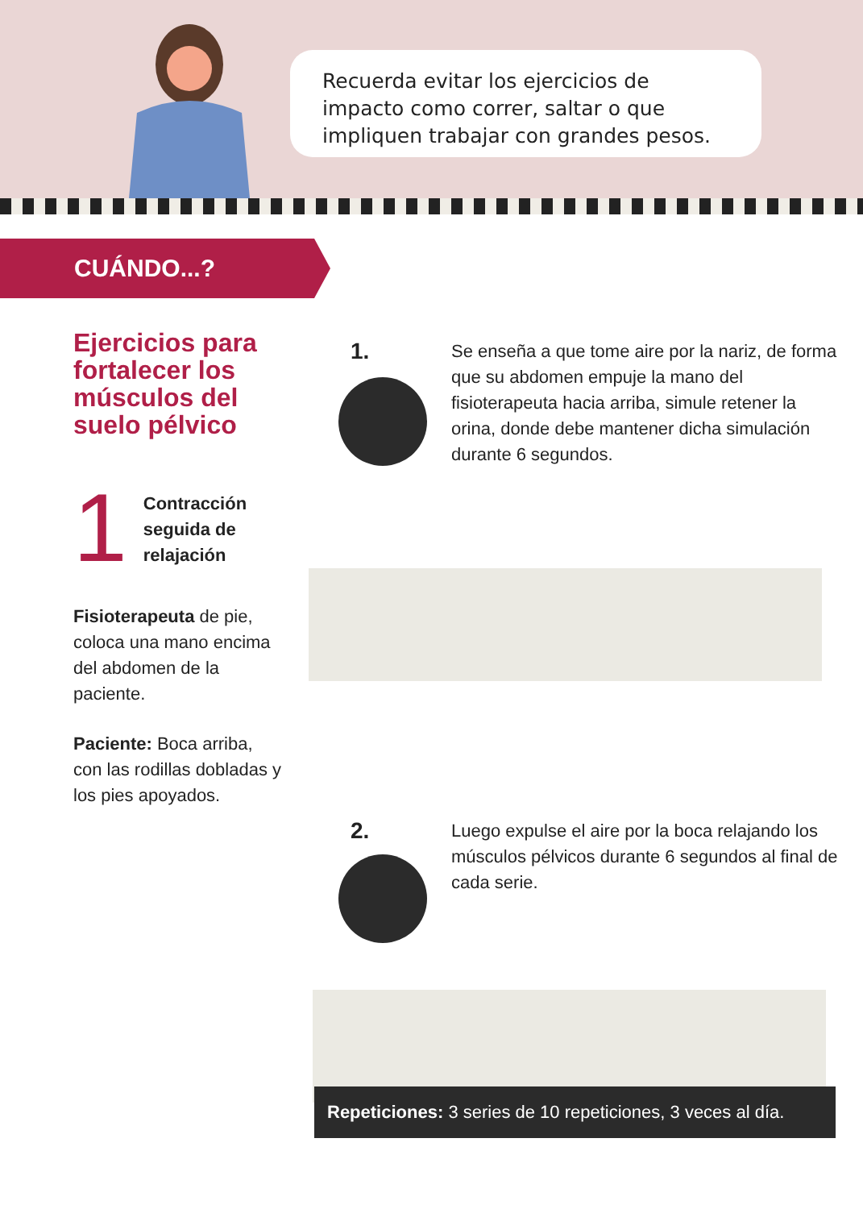Recuerda evitar los ejercicios de impacto como correr, saltar o que impliquen trabajar con grandes pesos.
CUÁNDO...?
Ejercicios para fortalecer los músculos del suelo pélvico
1 Contracción seguida de relajación
Fisioterapeuta de pie, coloca una mano encima del abdomen de la paciente.
Paciente: Boca arriba, con las rodillas dobladas y los pies apoyados.
1.
Se enseña a que tome aire por la nariz, de forma que su abdomen empuje la mano del fisioterapeuta hacia arriba, simule retener la orina, donde debe mantener dicha simulación durante 6 segundos.
2.
Luego expulse el aire por la boca relajando los músculos pélvicos durante 6 segundos al final de cada serie.
Repeticiones: 3 series de 10 repeticiones, 3 veces al día.